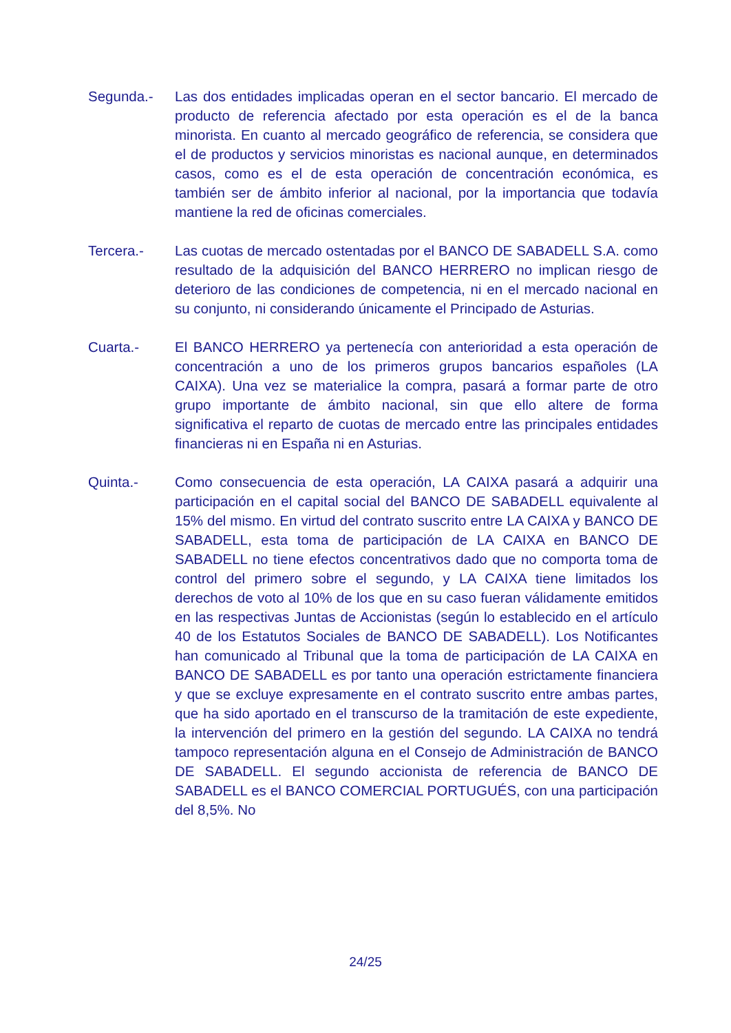Segunda.- Las dos entidades implicadas operan en el sector bancario. El mercado de producto de referencia afectado por esta operación es el de la banca minorista. En cuanto al mercado geográfico de referencia, se considera que el de productos y servicios minoristas es nacional aunque, en determinados casos, como es el de esta operación de concentración económica, es también ser de ámbito inferior al nacional, por la importancia que todavía mantiene la red de oficinas comerciales.
Tercera.- Las cuotas de mercado ostentadas por el BANCO DE SABADELL S.A. como resultado de la adquisición del BANCO HERRERO no implican riesgo de deterioro de las condiciones de competencia, ni en el mercado nacional en su conjunto, ni considerando únicamente el Principado de Asturias.
Cuarta.- El BANCO HERRERO ya pertenecía con anterioridad a esta operación de concentración a uno de los primeros grupos bancarios españoles (LA CAIXA). Una vez se materialice la compra, pasará a formar parte de otro grupo importante de ámbito nacional, sin que ello altere de forma significativa el reparto de cuotas de mercado entre las principales entidades financieras ni en España ni en Asturias.
Quinta.- Como consecuencia de esta operación, LA CAIXA pasará a adquirir una participación en el capital social del BANCO DE SABADELL equivalente al 15% del mismo. En virtud del contrato suscrito entre LA CAIXA y BANCO DE SABADELL, esta toma de participación de LA CAIXA en BANCO DE SABADELL no tiene efectos concentrativos dado que no comporta toma de control del primero sobre el segundo, y LA CAIXA tiene limitados los derechos de voto al 10% de los que en su caso fueran válidamente emitidos en las respectivas Juntas de Accionistas (según lo establecido en el artículo 40 de los Estatutos Sociales de BANCO DE SABADELL). Los Notificantes han comunicado al Tribunal que la toma de participación de LA CAIXA en BANCO DE SABADELL es por tanto una operación estrictamente financiera y que se excluye expresamente en el contrato suscrito entre ambas partes, que ha sido aportado en el transcurso de la tramitación de este expediente, la intervención del primero en la gestión del segundo. LA CAIXA no tendrá tampoco representación alguna en el Consejo de Administración de BANCO DE SABADELL. El segundo accionista de referencia de BANCO DE SABADELL es el BANCO COMERCIAL PORTUGUÉS, con una participación del 8,5%. No
24/25